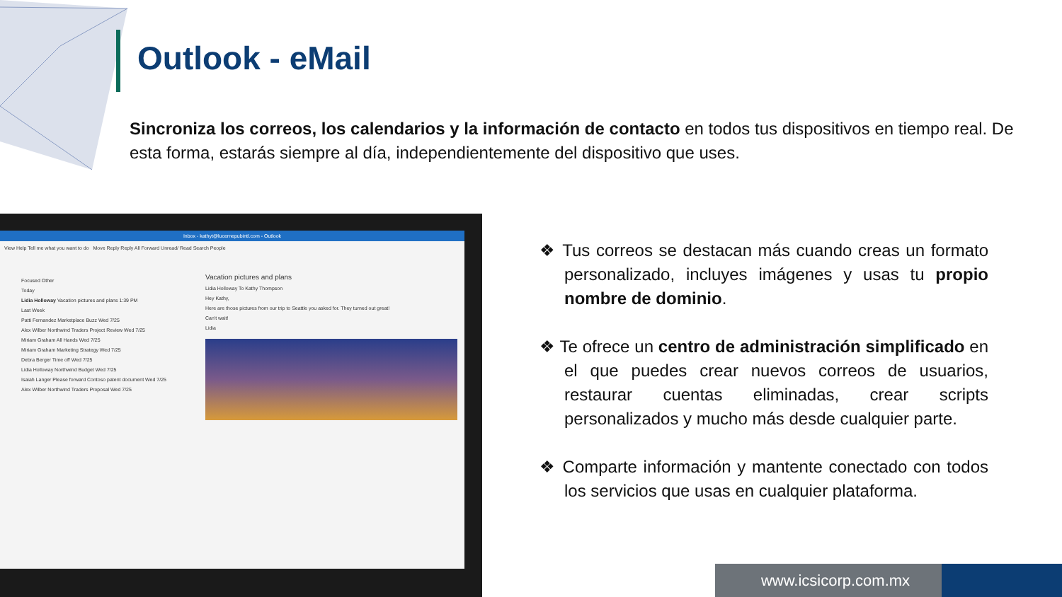Outlook - eMail
Sincroniza los correos, los calendarios y la información de contacto en todos tus dispositivos en tiempo real. De esta forma, estarás siempre al día, independientemente del dispositivo que uses.
Inbox - kathyt@lucernepubintl.com - Outlook
View Help Tell me what you want to do Move Reply Reply All Forward Unread/ Read Search People
Focused Other
Today
Lidia Holloway Vacation pictures and plans 1:39 PM
Last Week
Patti Fernandez Marketplace Buzz Wed 7/25
Alex Wilber Northwind Traders Project Review Wed 7/25
Miriam Graham All Hands Wed 7/25
Miriam Graham Marketing Strategy Wed 7/25
Debra Berger Time off Wed 7/25
Lidia Holloway Northwind Budget Wed 7/25
Isaiah Langer Please forward Contoso patent document Wed 7/25
Alex Wilber Northwind Traders Proposal Wed 7/25
Vacation pictures and plans
Lidia Holloway To Kathy Thompson
Hey Kathy,
Here are those pictures from our trip to Seattle you asked for. They turned out great!
Can't wait!
Lidia
❖ Tus correos se destacan más cuando creas un formato personalizado, incluyes imágenes y usas tu propio nombre de dominio.
❖ Te ofrece un centro de administración simplificado en el que puedes crear nuevos correos de usuarios, restaurar cuentas eliminadas, crear scripts personalizados y mucho más desde cualquier parte.
❖ Comparte información y mantente conectado con todos los servicios que usas en cualquier plataforma.
www.icsicorp.com.mx